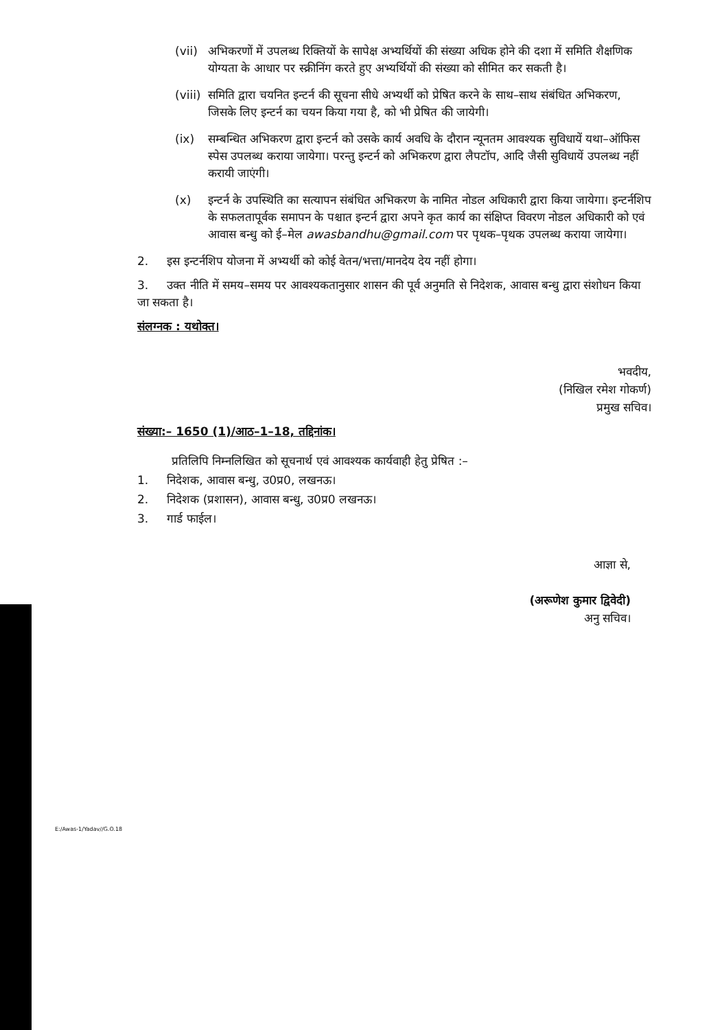(vii) अभिकरणों में उपलब्ध रिक्तियों के सापेक्ष अभ्यर्थियों की संख्या अधिक होने की दशा में समिति शैक्षणिक योग्यता के आधार पर स्क्रीनिंग करते हुए अभ्यर्थियों की संख्या को सीमित कर सकती है।
(viii) समिति द्वारा चयनित इन्टर्न की सूचना सीधे अभ्यर्थी को प्रेषित करने के साथ–साथ संबंधित अभिकरण, जिसके लिए इन्टर्न का चयन किया गया है, को भी प्रेषित की जायेगी।
(ix) सम्बन्धित अभिकरण द्वारा इन्टर्न को उसके कार्य अवधि के दौरान न्यूनतम आवश्यक सुविधायें यथा–ऑफिस स्पेस उपलब्ध कराया जायेगा। परन्तु इन्टर्न को अभिकरण द्वारा लैपटॉप, आदि जैसी सुविधायें उपलब्ध नहीं करायी जाएंगी।
(x) इन्टर्न के उपस्थिति का सत्यापन संबंधित अभिकरण के नामित नोडल अधिकारी द्वारा किया जायेगा। इन्टर्नशिप के सफलतापूर्वक समापन के पश्चात इन्टर्न द्वारा अपने कृत कार्य का संक्षिप्त विवरण नोडल अधिकारी को एवं आवास बन्धु को ई–मेल awasbandhu@gmail.com पर पृथक–पृथक उपलब्ध कराया जायेगा।
2. इस इन्टर्नशिप योजना में अभ्यर्थी को कोई वेतन/भत्ता/मानदेय देय नहीं होगा।
3. उक्त नीति में समय–समय पर आवश्यकतानुसार शासन की पूर्व अनुमति से निदेशक, आवास बन्धु द्वारा संशोधन किया जा सकता है।
संलग्नक : यथोक्त।
भवदीय,
(निखिल रमेश गोकर्ण)
प्रमुख सचिव।
संख्या:– 1650 (1)/आठ–1–18, तद्दिनांक।
प्रतिलिपि निम्नलिखित को सूचनार्थ एवं आवश्यक कार्यवाही हेतु प्रेषित :–
1. निदेशक, आवास बन्धु, उ0प्र0, लखनऊ।
2. निदेशक (प्रशासन), आवास बन्धु, उ0प्र0 लखनऊ।
3. गार्ड फाईल।
आज्ञा से,
(अरूणेश कुमार द्विवेदी)
अनु सचिव।
E:/Awas-1/Yadav//G.O.18